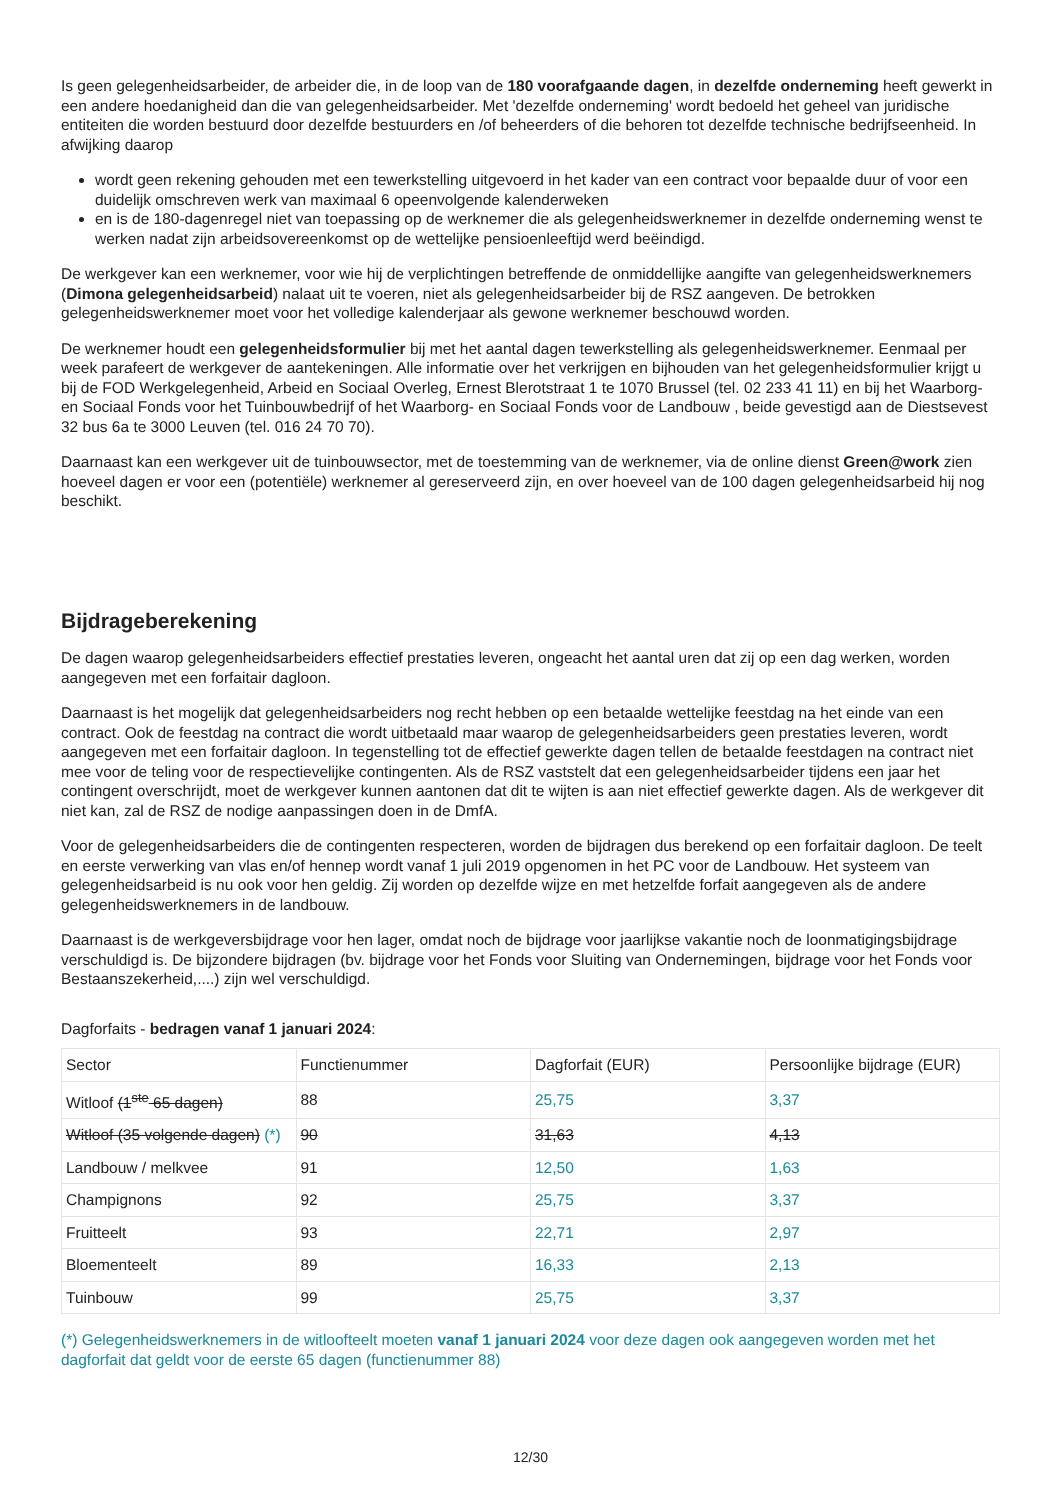Is geen gelegenheidsarbeider, de arbeider die, in de loop van de 180 voorafgaande dagen, in dezelfde onderneming heeft gewerkt in een andere hoedanigheid dan die van gelegenheidsarbeider. Met 'dezelfde onderneming' wordt bedoeld het geheel van juridische entiteiten die worden bestuurd door dezelfde bestuurders en /of beheerders of die behoren tot dezelfde technische bedrijfseenheid. In afwijking daarop
wordt geen rekening gehouden met een tewerkstelling uitgevoerd in het kader van een contract voor bepaalde duur of voor een duidelijk omschreven werk van maximaal 6 opeenvolgende kalenderweken
en is de 180-dagenregel niet van toepassing op de werknemer die als gelegenheidswerknemer in dezelfde onderneming wenst te werken nadat zijn arbeidsovereenkomst op de wettelijke pensioenleeftijd werd beëindigd.
De werkgever kan een werknemer, voor wie hij de verplichtingen betreffende de onmiddellijke aangifte van gelegenheidswerknemers (Dimona gelegenheidsarbeid) nalaat uit te voeren, niet als gelegenheidsarbeider bij de RSZ aangeven. De betrokken gelegenheidswerknemer moet voor het volledige kalenderjaar als gewone werknemer beschouwd worden.
De werknemer houdt een gelegenheidsformulier bij met het aantal dagen tewerkstelling als gelegenheidswerknemer. Eenmaal per week parafeert de werkgever de aantekeningen. Alle informatie over het verkrijgen en bijhouden van het gelegenheidsformulier krijgt u bij de FOD Werkgelegenheid, Arbeid en Sociaal Overleg, Ernest Blerotstraat 1 te 1070 Brussel (tel. 02 233 41 11) en bij het Waarborg- en Sociaal Fonds voor het Tuinbouwbedrijf of het Waarborg- en Sociaal Fonds voor de Landbouw , beide gevestigd aan de Diestsevest 32 bus 6a te 3000 Leuven (tel. 016 24 70 70).
Daarnaast kan een werkgever uit de tuinbouwsector, met de toestemming van de werknemer, via de online dienst Green@work zien hoeveel dagen er voor een (potentiële) werknemer al gereserveerd zijn, en over hoeveel van de 100 dagen gelegenheidsarbeid hij nog beschikt.
Bijdrageberekening
De dagen waarop gelegenheidsarbeiders effectief prestaties leveren, ongeacht het aantal uren dat zij op een dag werken, worden aangegeven met een forfaitair dagloon.
Daarnaast is het mogelijk dat gelegenheidsarbeiders nog recht hebben op een betaalde wettelijke feestdag na het einde van een contract. Ook de feestdag na contract die wordt uitbetaald maar waarop de gelegenheidsarbeiders geen prestaties leveren, wordt aangegeven met een forfaitair dagloon. In tegenstelling tot de effectief gewerkte dagen tellen de betaalde feestdagen na contract niet mee voor de teling voor de respectievelijke contingenten. Als de RSZ vaststelt dat een gelegenheidsarbeider tijdens een jaar het contingent overschrijdt, moet de werkgever kunnen aantonen dat dit te wijten is aan niet effectief gewerkte dagen. Als de werkgever dit niet kan, zal de RSZ de nodige aanpassingen doen in de DmfA.
Voor de gelegenheidsarbeiders die de contingenten respecteren, worden de bijdragen dus berekend op een forfaitair dagloon. De teelt en eerste verwerking van vlas en/of hennep wordt vanaf 1 juli 2019 opgenomen in het PC voor de Landbouw. Het systeem van gelegenheidsarbeid is nu ook voor hen geldig. Zij worden op dezelfde wijze en met hetzelfde forfait aangegeven als de andere gelegenheidswerknemers in de landbouw.
Daarnaast is de werkgeversbijdrage voor hen lager, omdat noch de bijdrage voor jaarlijkse vakantie noch de loonmatigingsbijdrage verschuldigd is. De bijzondere bijdragen (bv. bijdrage voor het Fonds voor Sluiting van Ondernemingen, bijdrage voor het Fonds voor Bestaanszekerheid,....) zijn wel verschuldigd.
Dagforfaits - bedragen vanaf 1 januari 2024:
| Sector | Functienummer | Dagforfait (EUR) | Persoonlijke bijdrage (EUR) |
| Witloof (1<sup>ste</sup> 65 dagen) | 88 | 25,75 | 3,37 |
| Witloof (35 volgende dagen) (*) | 90 | 31,63 | 4,13 |
| Landbouw / melkvee | 91 | 12,50 | 1,63 |
| Champignons | 92 | 25,75 | 3,37 |
| Fruitteelt | 93 | 22,71 | 2,97 |
| Bloementeelt | 89 | 16,33 | 2,13 |
| Tuinbouw | 99 | 25,75 | 3,37 |
(*) Gelegenheidswerknemers in de witloofteelt moeten vanaf 1 januari 2024 voor deze dagen ook aangegeven worden met het dagforfait dat geldt voor de eerste 65 dagen (functienummer 88)
12/30